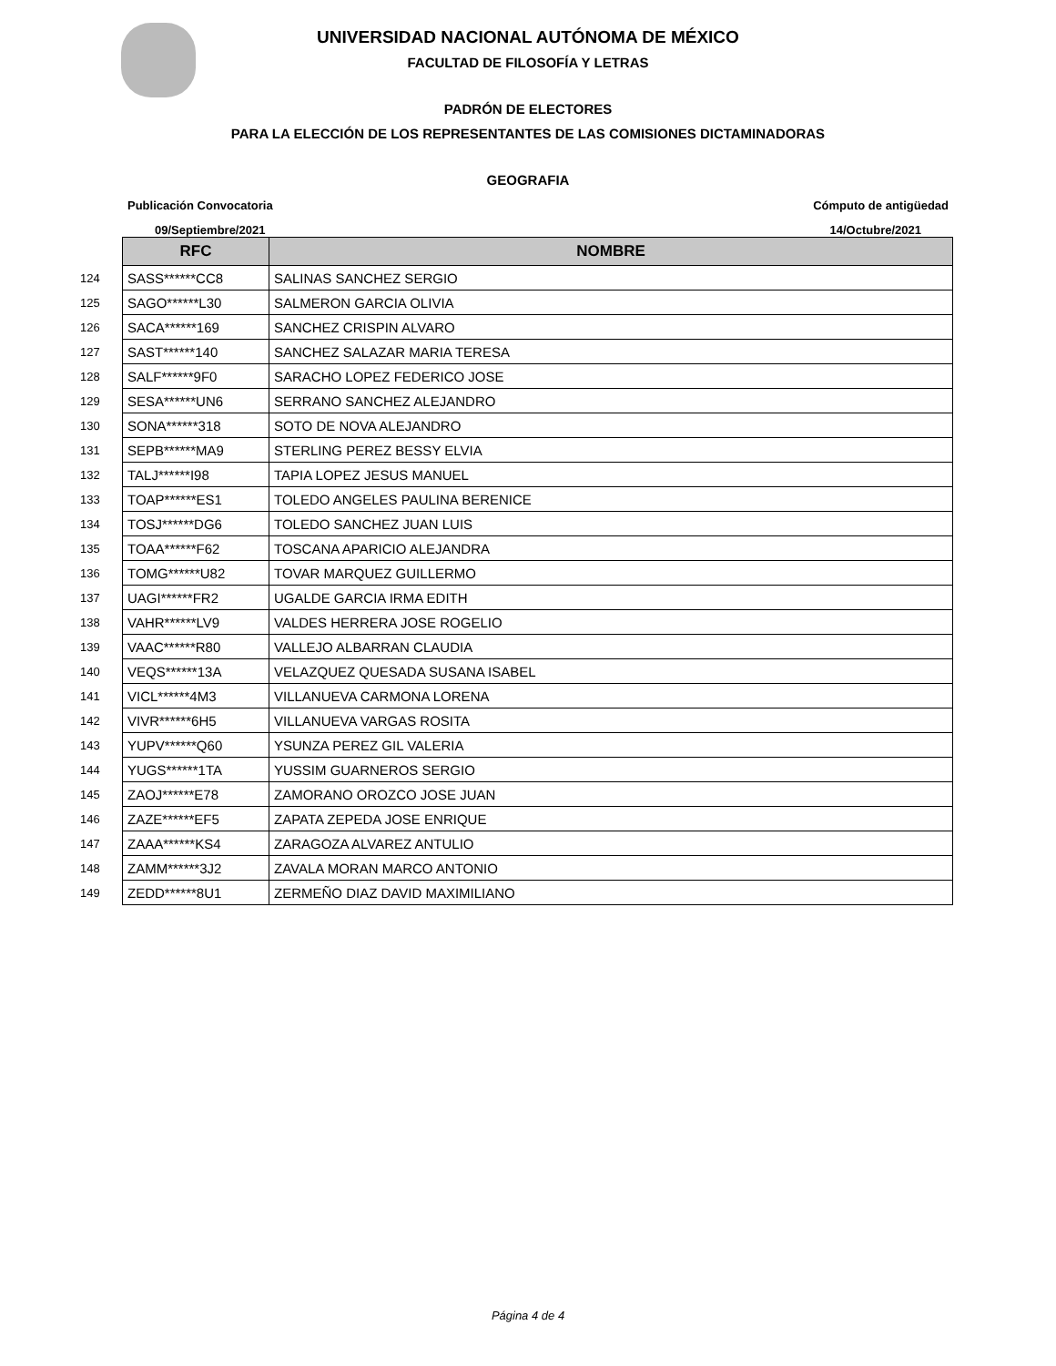UNIVERSIDAD NACIONAL AUTÓNOMA DE MÉXICO
FACULTAD DE FILOSOFÍA Y LETRAS
PADRÓN DE ELECTORES
PARA LA ELECCIÓN DE LOS REPRESENTANTES DE LAS COMISIONES DICTAMINADORAS
GEOGRAFIA
Publicación Convocatoria Cómputo de antigüedad
09/Septiembre/2021 14/Octubre/2021
| | RFC | NOMBRE |
| 124 | SASS******CC8 | SALINAS SANCHEZ SERGIO |
| 125 | SAGO******L30 | SALMERON GARCIA OLIVIA |
| 126 | SACA******169 | SANCHEZ CRISPIN ALVARO |
| 127 | SAST******140 | SANCHEZ SALAZAR MARIA TERESA |
| 128 | SALF******9F0 | SARACHO LOPEZ FEDERICO JOSE |
| 129 | SESA******UN6 | SERRANO SANCHEZ ALEJANDRO |
| 130 | SONA******318 | SOTO DE NOVA ALEJANDRO |
| 131 | SEPB******MA9 | STERLING PEREZ BESSY ELVIA |
| 132 | TALJ******I98 | TAPIA LOPEZ JESUS MANUEL |
| 133 | TOAP******ES1 | TOLEDO ANGELES PAULINA BERENICE |
| 134 | TOSJ******DG6 | TOLEDO SANCHEZ JUAN LUIS |
| 135 | TOAA******F62 | TOSCANA APARICIO ALEJANDRA |
| 136 | TOMG******U82 | TOVAR MARQUEZ GUILLERMO |
| 137 | UAGI******FR2 | UGALDE GARCIA IRMA EDITH |
| 138 | VAHR******LV9 | VALDES HERRERA JOSE ROGELIO |
| 139 | VAAC******R80 | VALLEJO ALBARRAN CLAUDIA |
| 140 | VEQS******13A | VELAZQUEZ QUESADA SUSANA ISABEL |
| 141 | VICL******4M3 | VILLANUEVA CARMONA LORENA |
| 142 | VIVR******6H5 | VILLANUEVA VARGAS ROSITA |
| 143 | YUPV******Q60 | YSUNZA PEREZ GIL VALERIA |
| 144 | YUGS******1TA | YUSSIM GUARNEROS SERGIO |
| 145 | ZAOJ******E78 | ZAMORANO OROZCO JOSE JUAN |
| 146 | ZAZE******EF5 | ZAPATA ZEPEDA JOSE ENRIQUE |
| 147 | ZAAA******KS4 | ZARAGOZA ALVAREZ ANTULIO |
| 148 | ZAMM******3J2 | ZAVALA MORAN MARCO ANTONIO |
| 149 | ZEDD******8U1 | ZERMEÑO DIAZ DAVID MAXIMILIANO |
Página 4 de 4